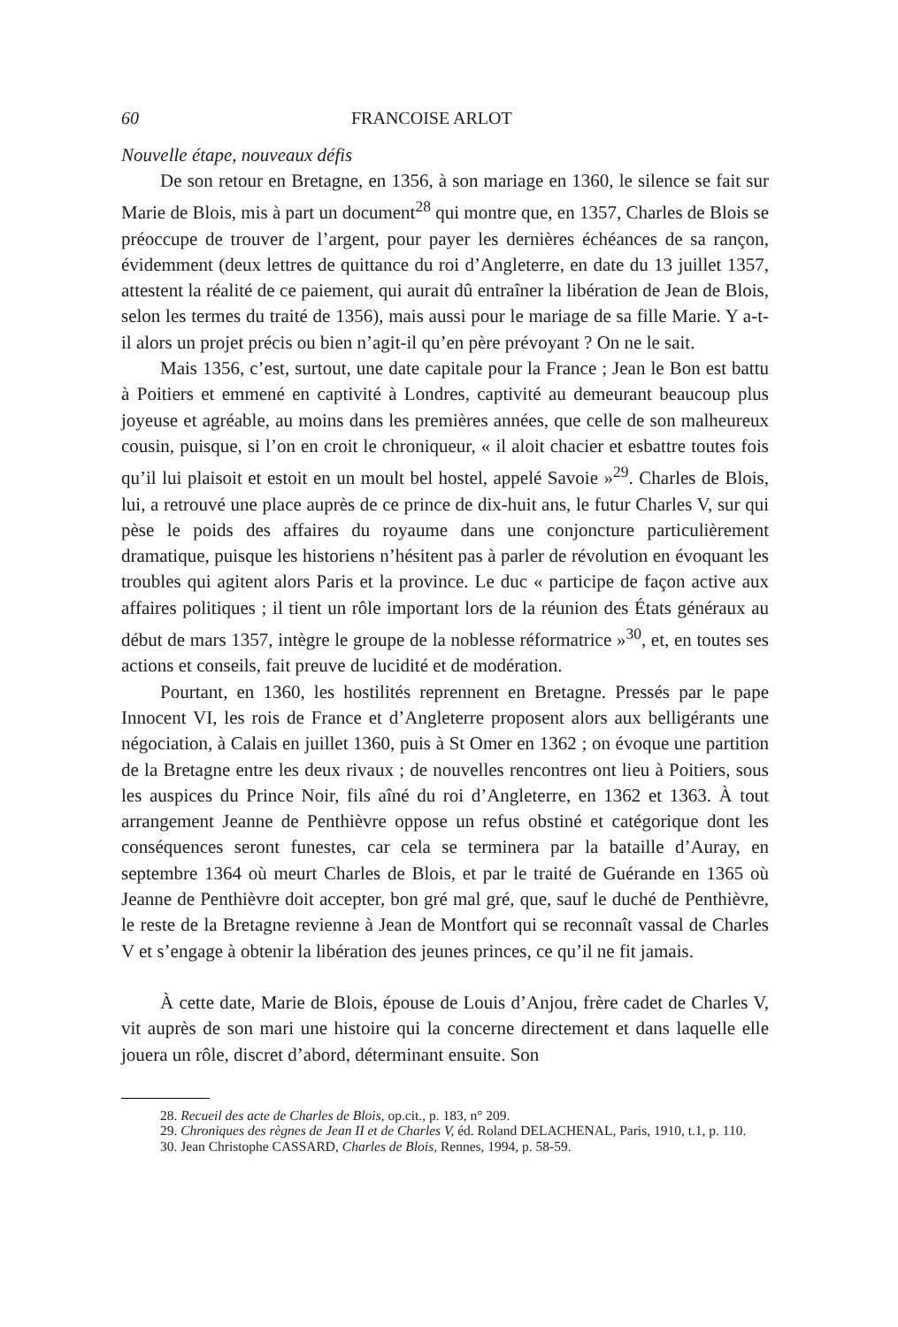60 FRANCOISE ARLOT
Nouvelle étape, nouveaux défis
De son retour en Bretagne, en 1356, à son mariage en 1360, le silence se fait sur Marie de Blois, mis à part un document<sup>28</sup> qui montre que, en 1357, Charles de Blois se préoccupe de trouver de l’argent, pour payer les dernières échéances de sa rançon, évidemment (deux lettres de quittance du roi d’Angleterre, en date du 13 juillet 1357, attestent la réalité de ce paiement, qui aurait dû entraîner la libération de Jean de Blois, selon les termes du traité de 1356), mais aussi pour le mariage de sa fille Marie. Y a-t-il alors un projet précis ou bien n’agit-il qu’en père prévoyant ? On ne le sait.
Mais 1356, c’est, surtout, une date capitale pour la France ; Jean le Bon est battu à Poitiers et emmené en captivité à Londres, captivité au demeurant beaucoup plus joyeuse et agréable, au moins dans les premières années, que celle de son malheureux cousin, puisque, si l’on en croit le chroniqueur, « il aloit chacier et esbattre toutes fois qu’il lui plaisoit et estoit en un moult bel hostel, appelé Savoie »<sup>29</sup>. Charles de Blois, lui, a retrouvé une place auprès de ce prince de dix-huit ans, le futur Charles V, sur qui pèse le poids des affaires du royaume dans une conjoncture particulièrement dramatique, puisque les historiens n’hésitent pas à parler de révolution en évoquant les troubles qui agitent alors Paris et la province. Le duc « participe de façon active aux affaires politiques ; il tient un rôle important lors de la réunion des États généraux au début de mars 1357, intègre le groupe de la noblesse réformatrice »<sup>30</sup>, et, en toutes ses actions et conseils, fait preuve de lucidité et de modération.
Pourtant, en 1360, les hostilités reprennent en Bretagne. Pressés par le pape Innocent VI, les rois de France et d’Angleterre proposent alors aux belligérants une négociation, à Calais en juillet 1360, puis à St Omer en 1362 ; on évoque une partition de la Bretagne entre les deux rivaux ; de nouvelles rencontres ont lieu à Poitiers, sous les auspices du Prince Noir, fils aîné du roi d’Angleterre, en 1362 et 1363. À tout arrangement Jeanne de Penthièvre oppose un refus obstiné et catégorique dont les conséquences seront funestes, car cela se terminera par la bataille d’Auray, en septembre 1364 où meurt Charles de Blois, et par le traité de Guérande en 1365 où Jeanne de Penthièvre doit accepter, bon gré mal gré, que, sauf le duché de Penthièvre, le reste de la Bretagne revienne à Jean de Montfort qui se reconnaît vassal de Charles V et s’engage à obtenir la libération des jeunes princes, ce qu’il ne fit jamais.
À cette date, Marie de Blois, épouse de Louis d’Anjou, frère cadet de Charles V, vit auprès de son mari une histoire qui la concerne directement et dans laquelle elle jouera un rôle, discret d’abord, déterminant ensuite. Son
28. Recueil des acte de Charles de Blois, op.cit., p. 183, n° 209.
29. Chroniques des règnes de Jean II et de Charles V, éd. Roland DELACHENAL, Paris, 1910, t.1, p. 110.
30. Jean Christophe CASSARD, Charles de Blois, Rennes, 1994, p. 58-59.